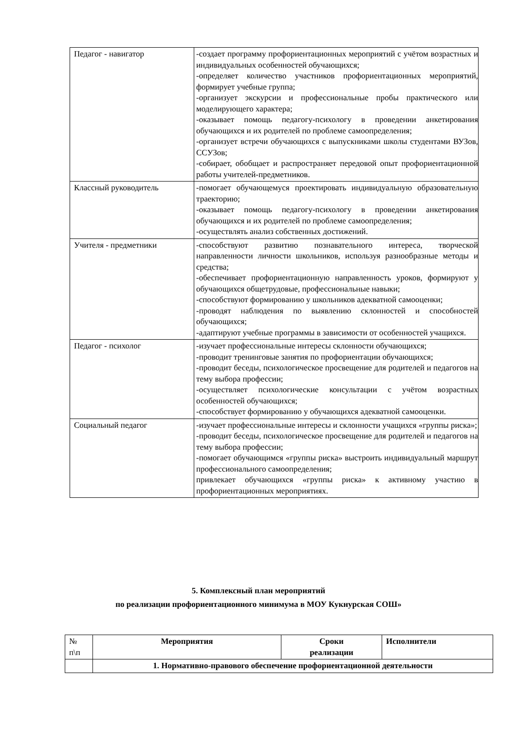| Педагог - навигатор | -создает программу профориентационных мероприятий с учётом возрастных и индивидуальных особенностей обучающихся; -определяет количество участников профориентационных мероприятий, формирует учебные группа; -организует экскурсии и профессиональные пробы практического или моделирующего характера; -оказывает помощь педагогу-психологу в проведении анкетирования обучающихся и их родителей по проблеме самоопределения; -организует встречи обучающихся с выпускниками школы студентами ВУЗов, ССУЗов; -собирает, обобщает и распространяет передовой опыт профориентационной работы учителей-предметников. |
| Классный руководитель | -помогает обучающемуся проектировать индивидуальную образовательную траекторию; -оказывает помощь педагогу-психологу в проведении анкетирования обучающихся и их родителей по проблеме самоопределения; -осуществлять анализ собственных достижений. |
| Учителя - предметники | -способствуют развитию познавательного интереса, творческой направленности личности школьников, используя разнообразные методы и средства; -обеспечивает профориентационную направленность уроков, формируют у обучающихся общетрудовые, профессиональные навыки; -способствуют формированию у школьников адекватной самооценки; -проводят наблюдения по выявлению склонностей и способностей обучающихся; -адаптируют учебные программы в зависимости от особенностей учащихся. |
| Педагог - психолог | -изучает профессиональные интересы склонности обучающихся; -проводит тренинговые занятия по профориентации обучающихся; -проводит беседы, психологическое просвещение для родителей и педагогов на тему выбора профессии; -осуществляет психологические консультации с учётом возрастных особенностей обучающихся; -способствует формированию у обучающихся адекватной самооценки. |
| Социальный педагог | -изучает профессиональные интересы и склонности учащихся «группы риска»; -проводит беседы, психологическое просвещение для родителей и педагогов на тему выбора профессии; -помогает обучающимся «группы риска» выстроить индивидуальный маршрут профессионального самоопределения; привлекает обучающихся «группы риска» к активному участию в профориентационных мероприятиях. |
5. Комплексный план мероприятий
по реализации профориентационного минимума в МОУ Кукнурская СОШ»
| № п\п | Мероприятия | Сроки реализации | Исполнители |
| | 1. Нормативно-правового обеспечение профориентационной деятельности | | |